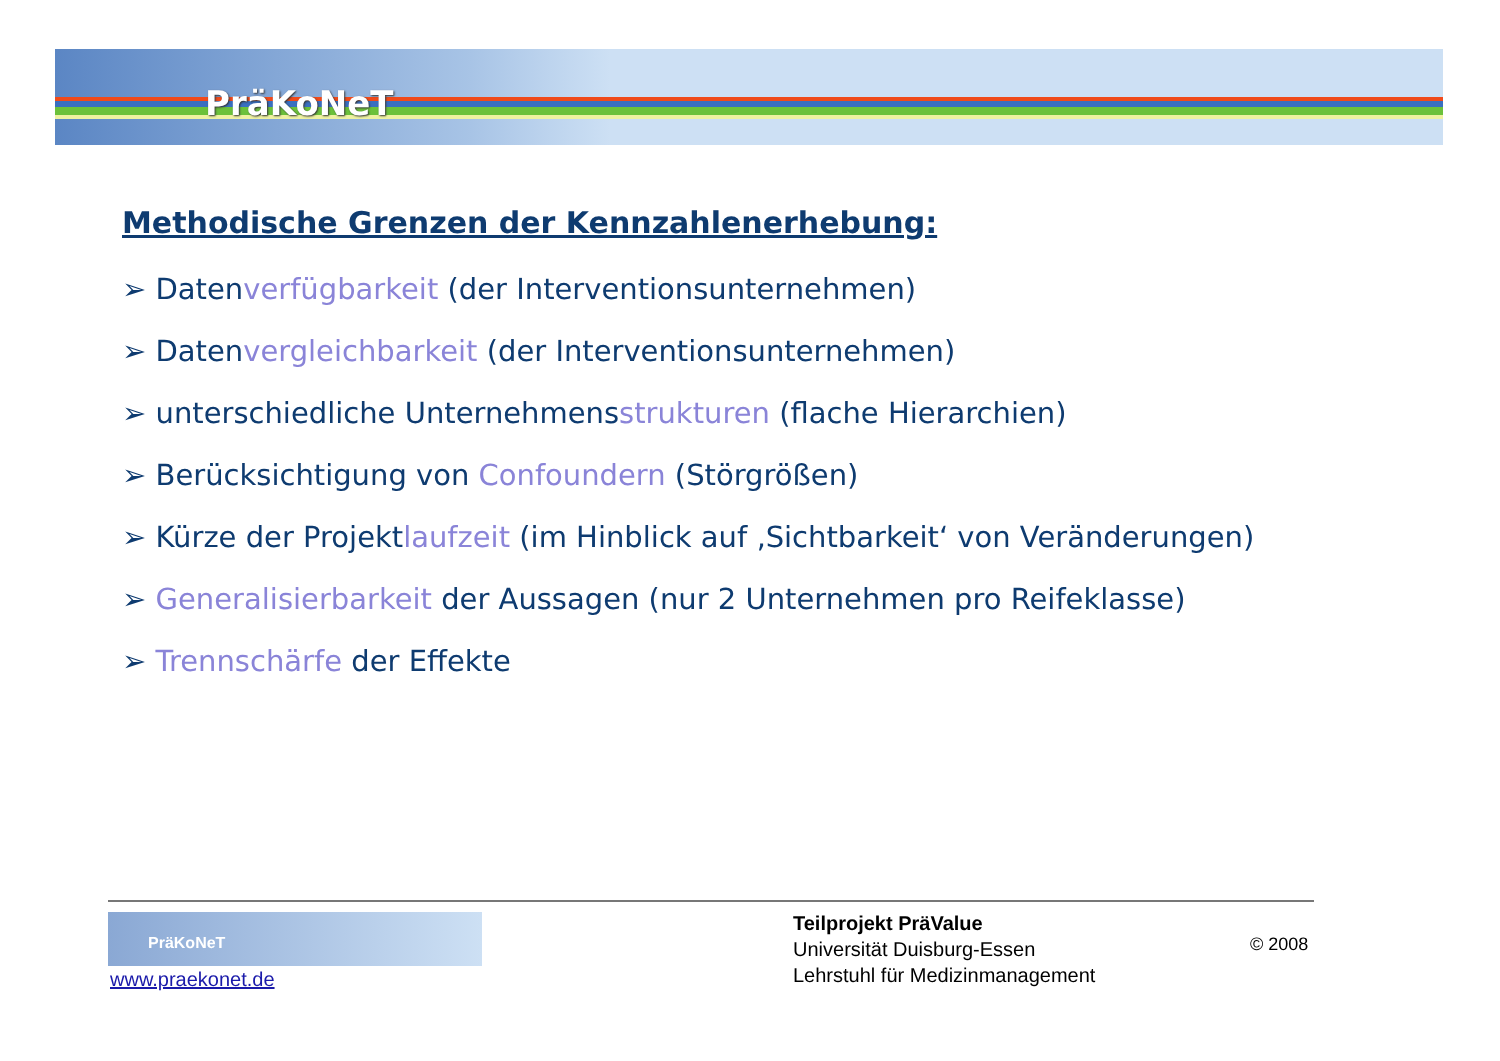PräKoNeT
Methodische Grenzen der Kennzahlenerhebung:
➢ Datenverfügbarkeit (der Interventionsunternehmen)
➢ Datenvergleichbarkeit (der Interventionsunternehmen)
➢ unterschiedliche Unternehmensstrukturen (flache Hierarchien)
➢ Berücksichtigung von Confoundern (Störgrößen)
➢ Kürze der Projektlaufzeit (im Hinblick auf ‚Sichtbarkeit‘ von Veränderungen)
➢ Generalisierbarkeit der Aussagen (nur 2 Unternehmen pro Reifeklasse)
➢ Trennschärfe der Effekte
PräKoNeT
www.praekonet.de
Teilprojekt PräValue
Universität Duisburg-Essen
Lehrstuhl für Medizinmanagement
© 2008